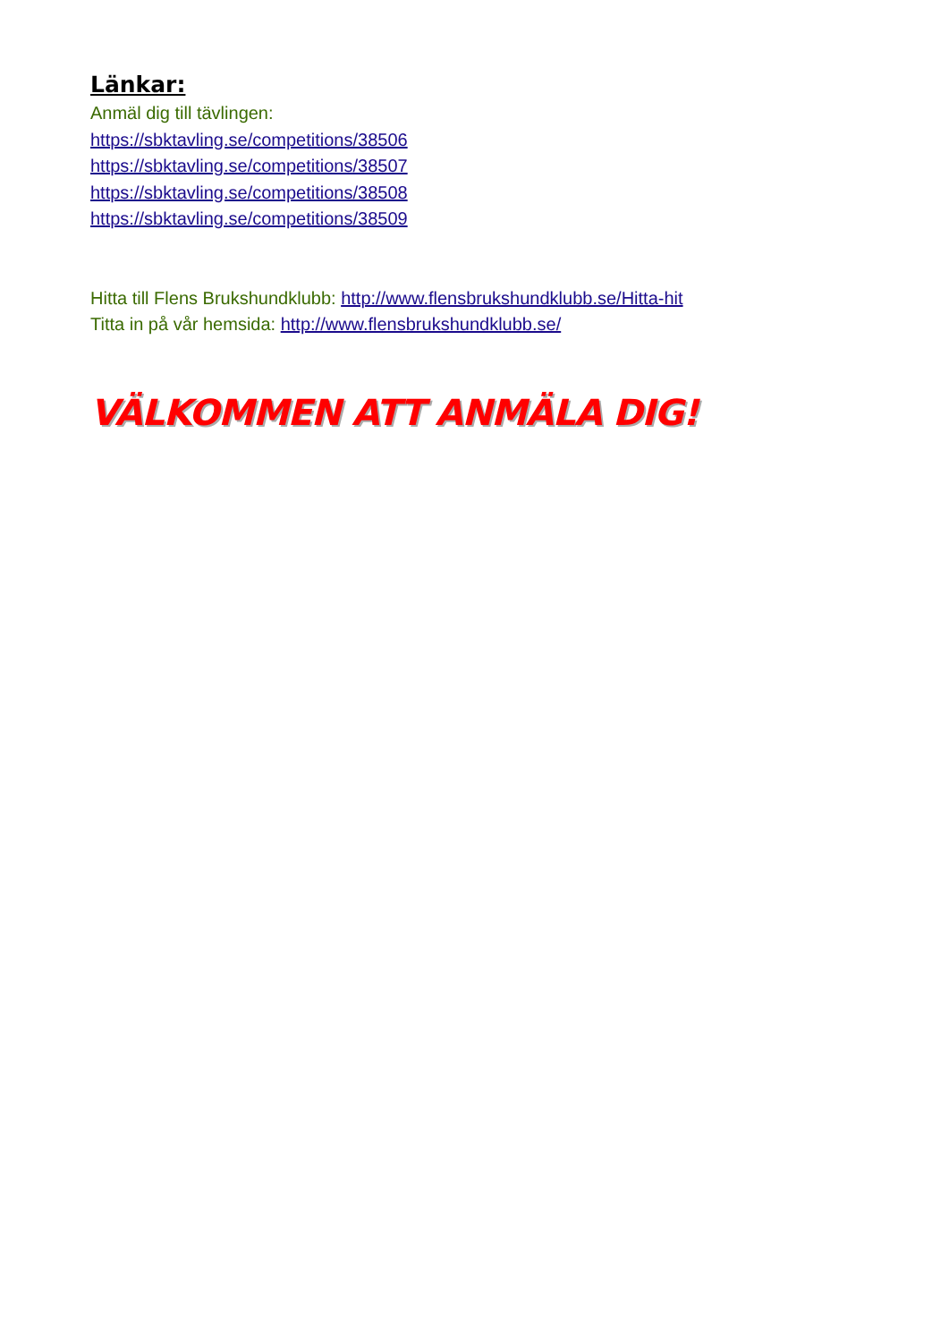Länkar:
Anmäl dig till tävlingen:
https://sbktavling.se/competitions/38506
https://sbktavling.se/competitions/38507
https://sbktavling.se/competitions/38508
https://sbktavling.se/competitions/38509
Hitta till Flens Brukshundklubb: http://www.flensbrukshundklubb.se/Hitta-hit
Titta in på vår hemsida: http://www.flensbrukshundklubb.se/
VÄLKOMMEN ATT ANMÄLA DIG!